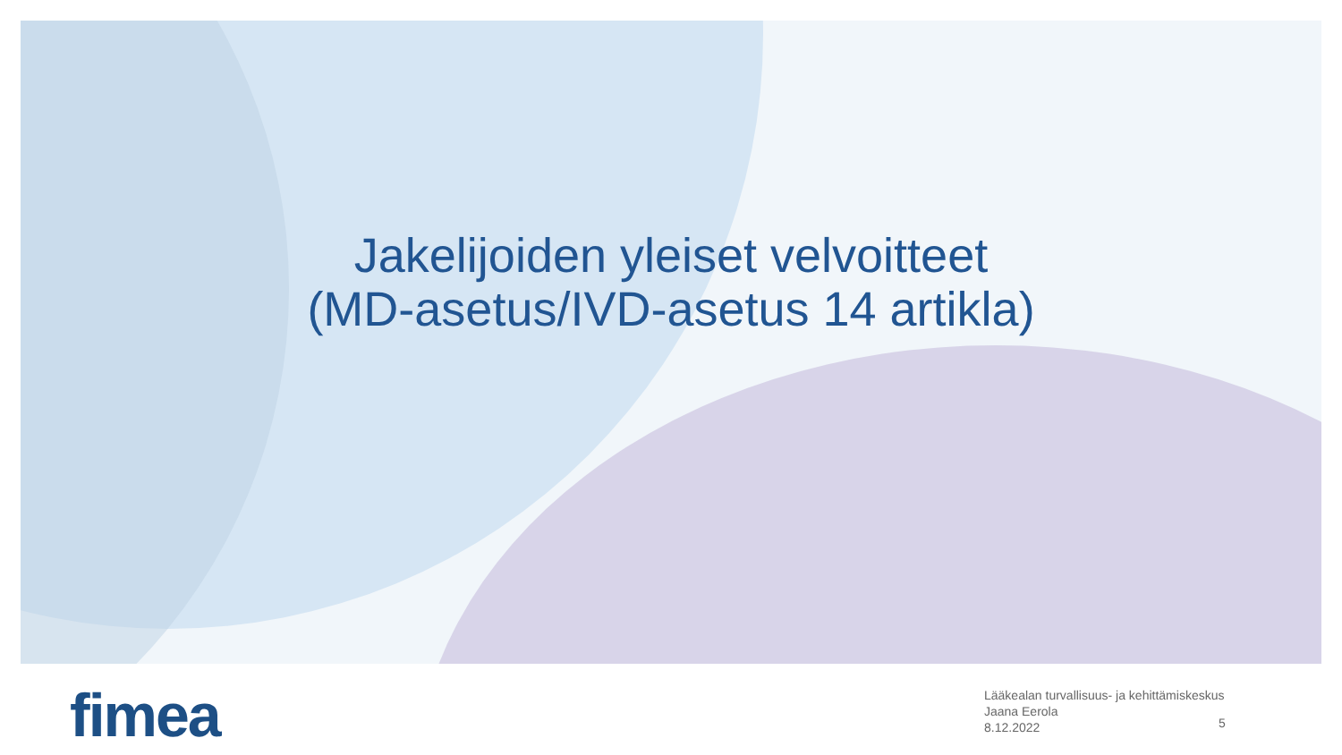Jakelijoiden yleiset velvoitteet
(MD-asetus/IVD-asetus 14 artikla)
fimea
Lääkealan turvallisuus- ja kehittämiskeskus
Jaana Eerola
8.12.2022
5